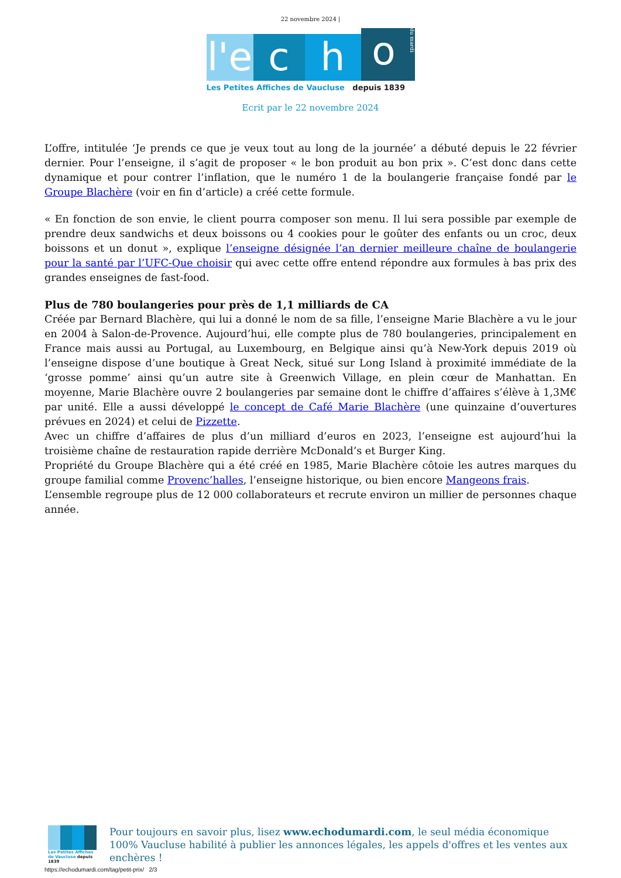22 novembre 2024 |
l'e
c
h
o
du mardi
Les Petites Affiches de Vaucluse depuis 1839
Ecrit par le 22 novembre 2024
L’offre, intitulée ‘Je prends ce que je veux tout au long de la journée’ a débuté depuis le 22 février dernier. Pour l’enseigne, il s’agit de proposer « le bon produit au bon prix ». C’est donc dans cette dynamique et pour contrer l’inflation, que le numéro 1 de la boulangerie française fondé par le Groupe Blachère (voir en fin d’article) a créé cette formule.
« En fonction de son envie, le client pourra composer son menu. Il lui sera possible par exemple de prendre deux sandwichs et deux boissons ou 4 cookies pour le goûter des enfants ou un croc, deux boissons et un donut », explique l’enseigne désignée l’an dernier meilleure chaîne de boulangerie pour la santé par l’UFC-Que choisir qui avec cette offre entend répondre aux formules à bas prix des grandes enseignes de fast-food.
Plus de 780 boulangeries pour près de 1,1 milliards de CA
Créée par Bernard Blachère, qui lui a donné le nom de sa fille, l’enseigne Marie Blachère a vu le jour en 2004 à Salon-de-Provence. Aujourd’hui, elle compte plus de 780 boulangeries, principalement en France mais aussi au Portugal, au Luxembourg, en Belgique ainsi qu’à New-York depuis 2019 où l’enseigne dispose d’une boutique à Great Neck, situé sur Long Island à proximité immédiate de la ‘grosse pomme’ ainsi qu’un autre site à Greenwich Village, en plein cœur de Manhattan. En moyenne, Marie Blachère ouvre 2 boulangeries par semaine dont le chiffre d’affaires s’élève à 1,3M€ par unité. Elle a aussi développé le concept de Café Marie Blachère (une quinzaine d’ouvertures prévues en 2024) et celui de Pizzette.
Avec un chiffre d’affaires de plus d’un milliard d’euros en 2023, l’enseigne est aujourd’hui la troisième chaîne de restauration rapide derrière McDonald’s et Burger King.
Propriété du Groupe Blachère qui a été créé en 1985, Marie Blachère côtoie les autres marques du groupe familial comme Provenc’halles, l’enseigne historique, ou bien encore Mangeons frais.
L’ensemble regroupe plus de 12 000 collaborateurs et recrute environ un millier de personnes chaque année.
Les Petites Affiches de Vaucluse depuis 1839
Pour toujours en savoir plus, lisez www.echodumardi.com, le seul média économique 100% Vaucluse habilité à publier les annonces légales, les appels d'offres et les ventes aux enchères !
https://echodumardi.com/tag/petit-prix/ 2/3